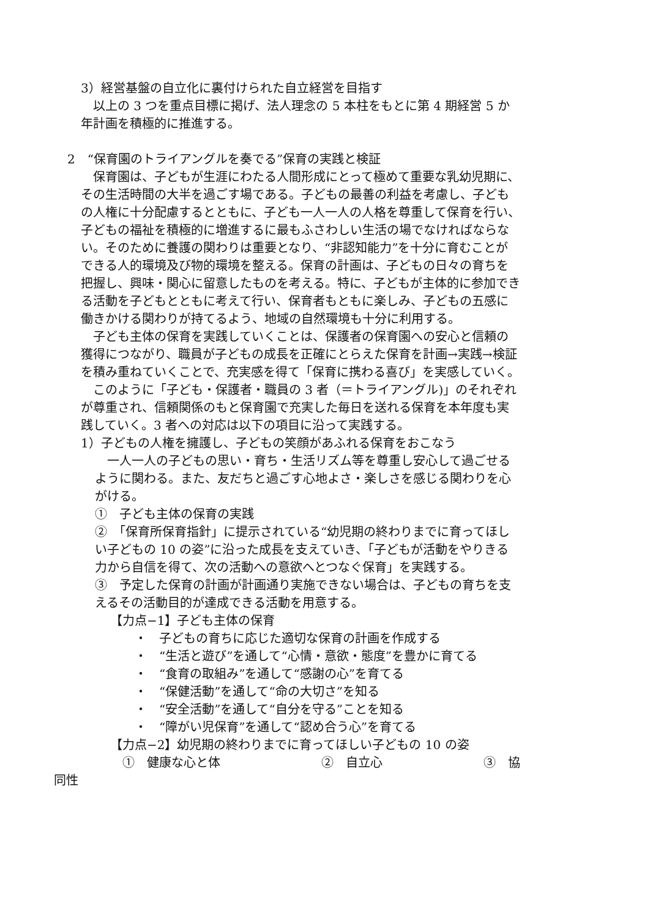3）経営基盤の自立化に裏付けられた自立経営を目指す
　以上の 3 つを重点目標に掲げ、法人理念の 5 本柱をもとに第 4 期経営 5 か年計画を積極的に推進する。
2　“保育園のトライアングルを奏でる”保育の実践と検証
　保育園は、子どもが生涯にわたる人間形成にとって極めて重要な乳幼児期に、その生活時間の大半を過ごす場である。子どもの最善の利益を考慮し、子どもの人権に十分配慮するとともに、子ども一人一人の人格を尊重して保育を行い、子どもの福祉を積極的に増進するに最もふさわしい生活の場でなければならない。そのために養護の関わりは重要となり、“非認知能力”を十分に育むことができる人的環境及び物的環境を整える。保育の計画は、子どもの日々の育ちを把握し、興味・関心に留意したものを考える。特に、子どもが主体的に参加できる活動を子どもとともに考えて行い、保育者もともに楽しみ、子どもの五感に働きかける関わりが持てるよう、地域の自然環境も十分に利用する。
　子ども主体の保育を実践していくことは、保護者の保育園への安心と信頼の獲得につながり、職員が子どもの成長を正確にとらえた保育を計画→実践→検証を積み重ねていくことで、充実感を得て「保育に携わる喜び」を実感していく。
　このように「子ども・保護者・職員の 3 者（＝トライアングル)」のそれぞれが尊重され、信頼関係のもと保育園で充実した毎日を送れる保育を本年度も実践していく。3 者への対応は以下の項目に沿って実践する。
1）子どもの人権を擁護し、子どもの笑顔があふれる保育をおこなう
　一人一人の子どもの思い・育ち・生活リズム等を尊重し安心して過ごせるように関わる。また、友だちと過ごす心地よさ・楽しさを感じる関わりを心がける。
①　子ども主体の保育の実践
②　「保育所保育指針」に提示されている“幼児期の終わりまでに育ってほしい子どもの 10 の姿”に沿った成長を支えていき、「子どもが活動をやりきる力から自信を得て、次の活動への意欲へとつなぐ保育」を実践する。
③　予定した保育の計画が計画通り実施できない場合は、子どもの育ちを支えるその活動目的が達成できる活動を用意する。
【力点−1】子ども主体の保育
・　子どもの育ちに応じた適切な保育の計画を作成する
・　“生活と遊び”を通して“心情・意欲・態度”を豊かに育てる
・　“食育の取組み”を通して“感謝の心”を育てる
・　“保健活動”を通して“命の大切さ”を知る
・　“安全活動”を通して“自分を守る”ことを知る
・　“障がい児保育”を通して“認め合う心”を育てる
【力点−2】幼児期の終わりまでに育ってほしい子どもの 10 の姿
①　健康な心と体 ②　自立心 ③　協
同性